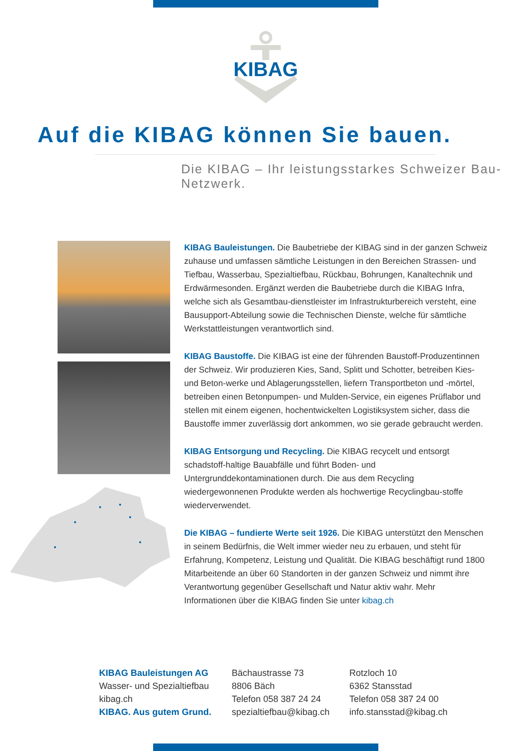KIBAG
Auf die KIBAG können Sie bauen.
Die KIBAG – Ihr leistungsstarkes Schweizer Bau-Netzwerk.
KIBAG Bauleistungen. Die Baubetriebe der KIBAG sind in der ganzen Schweiz zuhause und umfassen sämtliche Leistungen in den Bereichen Strassen- und Tiefbau, Wasserbau, Spezialtiefbau, Rückbau, Bohrungen, Kanaltechnik und Erdwärmesonden. Ergänzt werden die Baubetriebe durch die KIBAG Infra, welche sich als Gesamtbau-dienstleister im Infrastrukturbereich versteht, eine Bausupport-Abteilung sowie die Technischen Dienste, welche für sämtliche Werkstattleistungen verantwortlich sind.
KIBAG Baustoffe. Die KIBAG ist eine der führenden Baustoff-Produzentinnen der Schweiz. Wir produzieren Kies, Sand, Splitt und Schotter, betreiben Kies- und Beton-werke und Ablagerungsstellen, liefern Transportbeton und -mörtel, betreiben einen Betonpumpen- und Mulden-Service, ein eigenes Prüflabor und stellen mit einem eigenen, hochentwickelten Logistiksystem sicher, dass die Baustoffe immer zuverlässig dort ankommen, wo sie gerade gebraucht werden.
KIBAG Entsorgung und Recycling. Die KIBAG recycelt und entsorgt schadstoff-haltige Bauabfälle und führt Boden- und Untergrunddekontaminationen durch. Die aus dem Recycling wiedergewonnenen Produkte werden als hochwertige Recyclingbau-stoffe wiederverwendet.
Die KIBAG – fundierte Werte seit 1926. Die KIBAG unterstützt den Menschen in seinem Bedürfnis, die Welt immer wieder neu zu erbauen, und steht für Erfahrung, Kompetenz, Leistung und Qualität. Die KIBAG beschäftigt rund 1800 Mitarbeitende an über 60 Standorten in der ganzen Schweiz und nimmt ihre Verantwortung gegenüber Gesellschaft und Natur aktiv wahr. Mehr Informationen über die KIBAG finden Sie unter kibag.ch
KIBAG Bauleistungen AG
Wasser- und Spezialtiefbau
kibag.ch
KIBAG. Aus gutem Grund.
Bächaustrasse 73
8806 Bäch
Telefon 058 387 24 24
spezialtiefbau@kibag.ch
Rotzloch 10
6362 Stansstad
Telefon 058 387 24 00
info.stansstad@kibag.ch